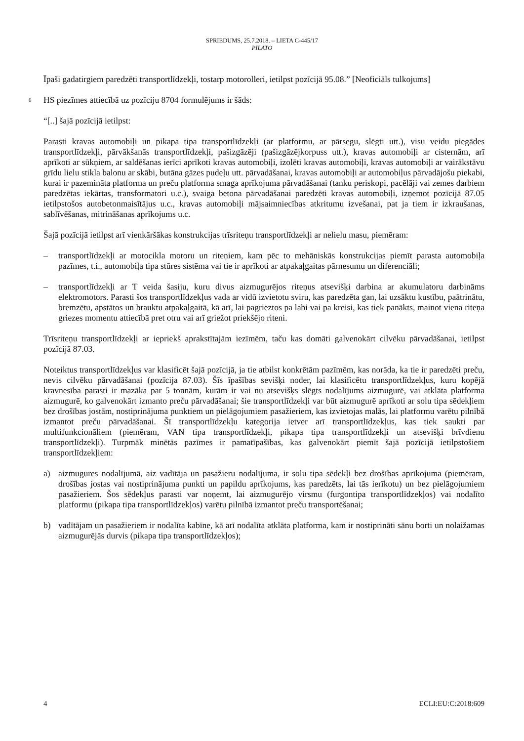SPRIEDUMS, 25.7.2018. – LIETA C-445/17
PILATO
Īpaši gadatirgiem paredzēti transportlīdzekļi, tostarp motorolleri, ietilpst pozīcijā 95.08.” [Neoficiāls tulkojums]
6
HS piezīmes attiecībā uz pozīciju 8704 formulējums ir šāds:
“[..] šajā pozīcijā ietilpst:
Parasti kravas automobiļi un pikapa tipa transportlīdzekļi (ar platformu, ar pārsegu, slēgti utt.), visu veidu piegādes transportlīdzekļi, pārvākšanās transportlīdzekļi, pašizgāzēji (pašizgāzējkorpuss utt.), kravas automobiļi ar cisternām, arī aprīkoti ar sūkņiem, ar saldēšanas ierīci aprīkoti kravas automobiļi, izolēti kravas automobiļi, kravas automobiļi ar vairākstāvu grīdu lielu stikla balonu ar skābi, butāna gāzes pudeļu utt. pārvadāšanai, kravas automobiļi ar automobiļus pārvadājošu piekabi, kurai ir pazemināta platforma un preču platforma smaga aprīkojuma pārvadāšanai (tanku periskopi, pacēlāji vai zemes darbiem paredzētas iekārtas, transformatori u.c.), svaiga betona pārvadāšanai paredzēti kravas automobiļi, izņemot pozīcijā 87.05 ietilpstošos autobetonmaisītājus u.c., kravas automobiļi mājsaimniecības atkritumu izvešanai, pat ja tiem ir izkraušanas, sablīvēšanas, mitrināšanas aprīkojums u.c.
Šajā pozīcijā ietilpst arī vienkāršākas konstrukcijas trīsriteņu transportlīdzekļi ar nelielu masu, piemēram:
– transportlīdzekļi ar motocikla motoru un riteņiem, kam pēc to mehāniskās konstrukcijas piemīt parasta automobiļa pazīmes, t.i., automobiļa tipa stūres sistēma vai tie ir aprīkoti ar atpakaļgaitas pārnesumu un diferenciāli;
– transportlīdzekļi ar T veida šasiju, kuru divus aizmugurējos riteņus atsevišķi darbina ar akumulatoru darbināms elektromotors. Parasti šos transportlīdzekļus vada ar vidū izvietotu sviru, kas paredzēta gan, lai uzsāktu kustību, paātrinātu, bremzētu, apstātos un brauktu atpakaļgaitā, kā arī, lai pagrieztos pa labi vai pa kreisi, kas tiek panākts, mainot viena riteņa griezes momentu attiecībā pret otru vai arī griežot priekšējo riteni.
Trīsriteņu transportlīdzekļi ar iepriekš aprakstītajām iezīmēm, taču kas domāti galvenokārt cilvēku pārvadāšanai, ietilpst pozīcijā 87.03.
Noteiktus transportlīdzekļus var klasificēt šajā pozīcijā, ja tie atbilst konkrētām pazīmēm, kas norāda, ka tie ir paredzēti preču, nevis cilvēku pārvadāšanai (pozīcija 87.03). Šīs īpašības sevišķi noder, lai klasificētu transportlīdzekļus, kuru kopējā kravnesība parasti ir mazāka par 5 tonnām, kurām ir vai nu atsevišķs slēgts nodalījums aizmugurē, vai atklāta platforma aizmugurē, ko galvenokārt izmanto preču pārvadāšanai; šie transportlīdzekļi var būt aizmugurē aprīkoti ar solu tipa sēdekļiem bez drošības jostām, nostiprinājuma punktiem un pielāgojumiem pasažieriem, kas izvietojas malās, lai platformu varētu pilnībā izmantot preču pārvadāšanai. Šī transportlīdzekļu kategorija ietver arī transportlīdzekļus, kas tiek saukti par multifunkcionāliem (piemēram, VAN tipa transportlīdzekļi, pikapa tipa transportlīdzekļi un atsevišķi brīvdienu transportlīdzekļi). Turpmāk minētās pazīmes ir pamatīpašības, kas galvenokārt piemīt šajā pozīcijā ietilpstošiem transportlīdzekļiem:
a) aizmugures nodalījumā, aiz vadītāja un pasažieru nodalījuma, ir solu tipa sēdekļi bez drošības aprīkojuma (piemēram, drošības jostas vai nostiprinājuma punkti un papildu aprīkojums, kas paredzēts, lai tās ierīkotu) un bez pielāgojumiem pasažieriem. Šos sēdekļus parasti var noņemt, lai aizmugurējo virsmu (furgontipa transportlīdzekļos) vai nodalīto platformu (pikapa tipa transportlīdzekļos) varētu pilnībā izmantot preču transportēšanai;
b) vadītājam un pasažieriem ir nodalīta kabīne, kā arī nodalīta atklāta platforma, kam ir nostiprināti sānu borti un nolaižamas aizmugurējās durvis (pikapa tipa transportlīdzekļos);
4 ECLI:EU:C:2018:609